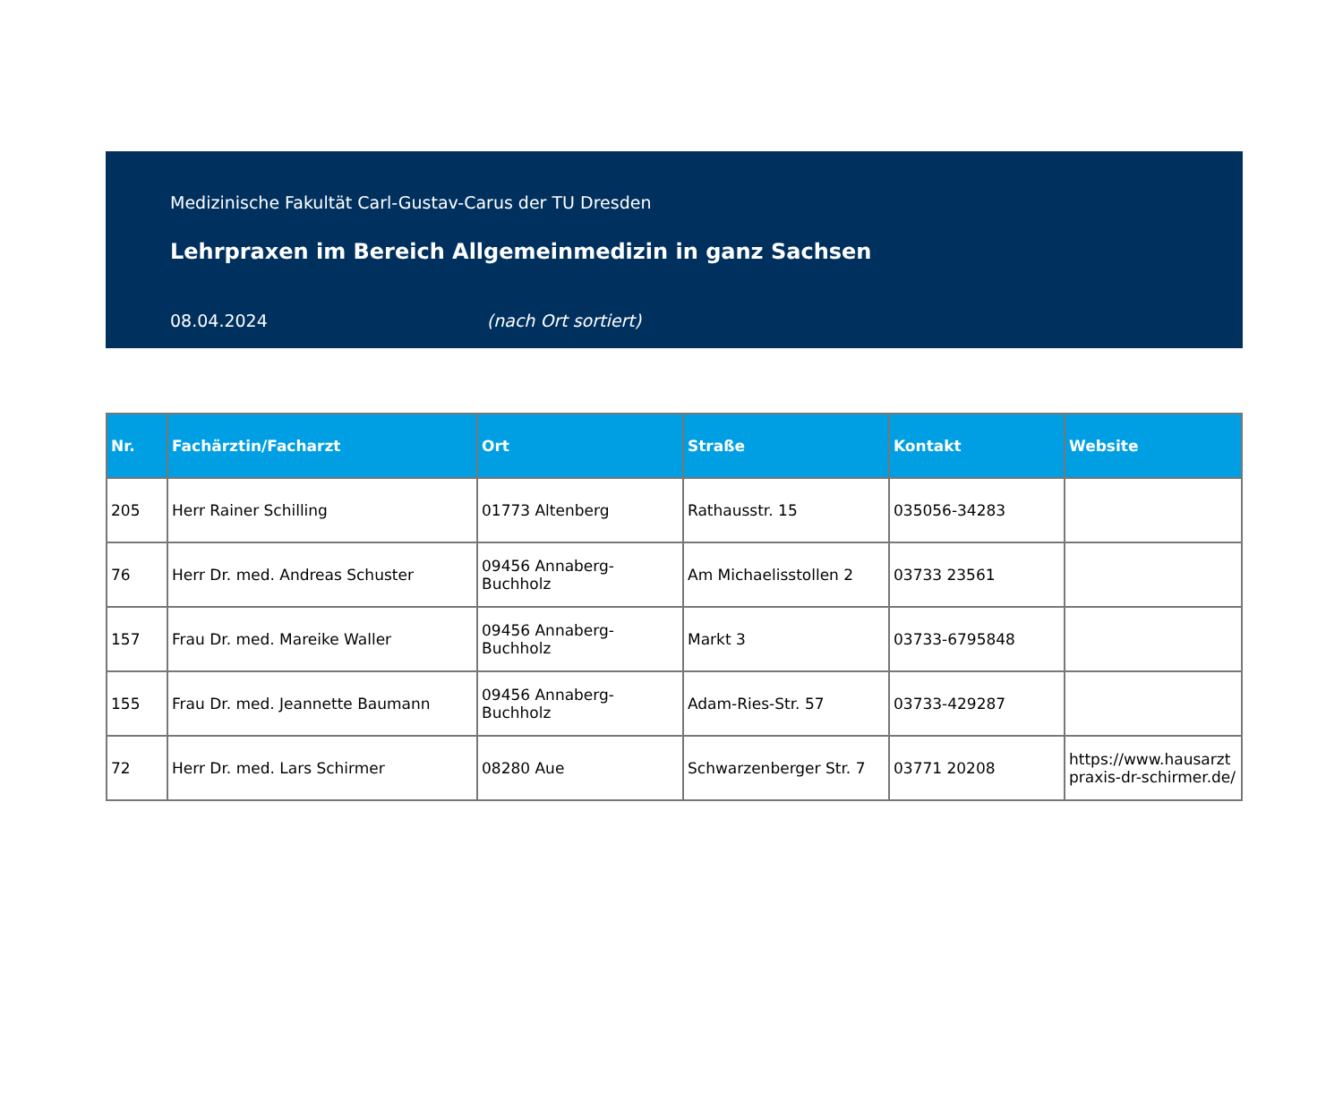Medizinische Fakultät Carl-Gustav-Carus der TU Dresden
Lehrpraxen im Bereich Allgemeinmedizin in ganz Sachsen
08.04.2024 (nach Ort sortiert)
| Nr. | Fachärztin/Facharzt | Ort | Straße | Kontakt | Website |
| --- | --- | --- | --- | --- | --- |
| 205 | Herr Rainer Schilling | 01773 Altenberg | Rathausstr. 15 | 035056-34283 | |
| 76 | Herr Dr. med. Andreas Schuster | 09456 Annaberg-Buchholz | Am Michaelisstollen 2 | 03733 23561 | |
| 157 | Frau Dr. med. Mareike Waller | 09456 Annaberg-Buchholz | Markt 3 | 03733-6795848 | |
| 155 | Frau Dr. med. Jeannette Baumann | 09456 Annaberg-Buchholz | Adam-Ries-Str. 57 | 03733-429287 | |
| 72 | Herr Dr. med. Lars Schirmer | 08280 Aue | Schwarzenberger Str. 7 | 03771 20208 | https://www.hausarztpraxis-dr-schirmer.de/ |